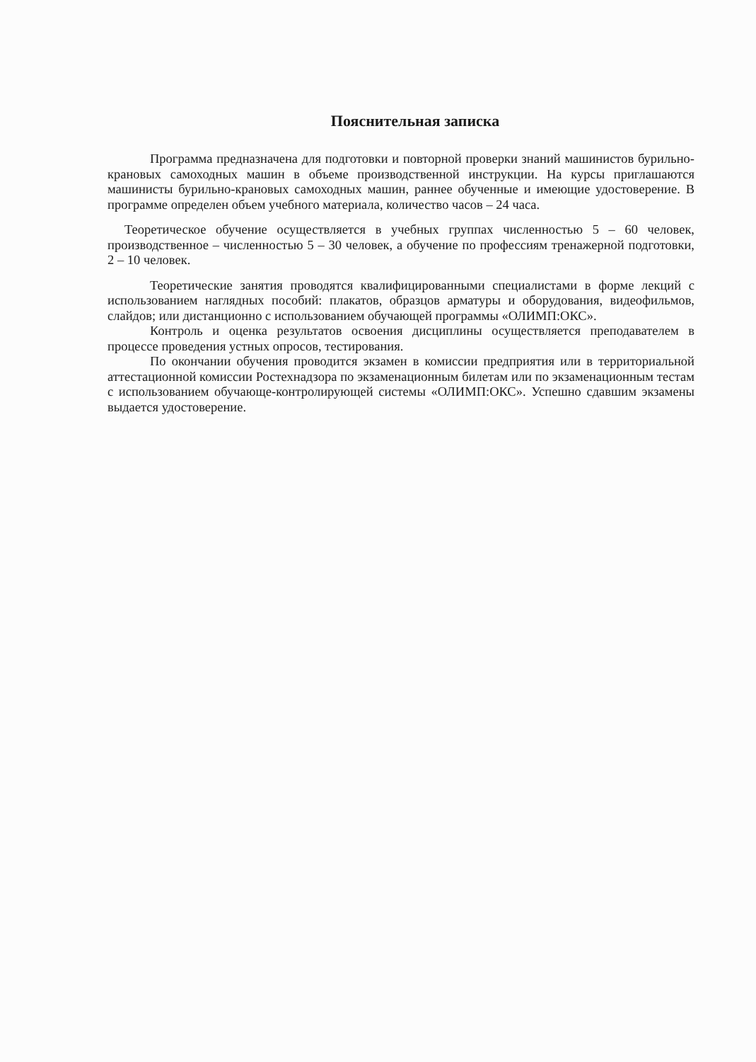Пояснительная записка
Программа предназначена для подготовки и повторной проверки знаний машинистов бурильно-крановых самоходных машин в объеме производственной инструкции. На курсы приглашаются машинисты бурильно-крановых самоходных машин, раннее обученные и имеющие удостоверение. В программе определен объем учебного материала, количество часов – 24 часа.
Теоретическое обучение осуществляется в учебных группах численностью 5 – 60 человек, производственное – численностью 5 – 30 человек, а обучение по профессиям тренажерной подготовки, 2 – 10 человек.
Теоретические занятия проводятся квалифицированными специалистами в форме лекций с использованием наглядных пособий: плакатов, образцов арматуры и оборудования, видеофильмов, слайдов; или дистанционно с использованием обучающей программы «ОЛИМП:ОКС».
Контроль и оценка результатов освоения дисциплины осуществляется преподавателем в процессе проведения устных опросов, тестирования.
По окончании обучения проводится экзамен в комиссии предприятия или в территориальной аттестационной комиссии Ростехнадзора по экзаменационным билетам или по экзаменационным тестам с использованием обучающе-контролирующей системы «ОЛИМП:ОКС». Успешно сдавшим экзамены выдается удостоверение.